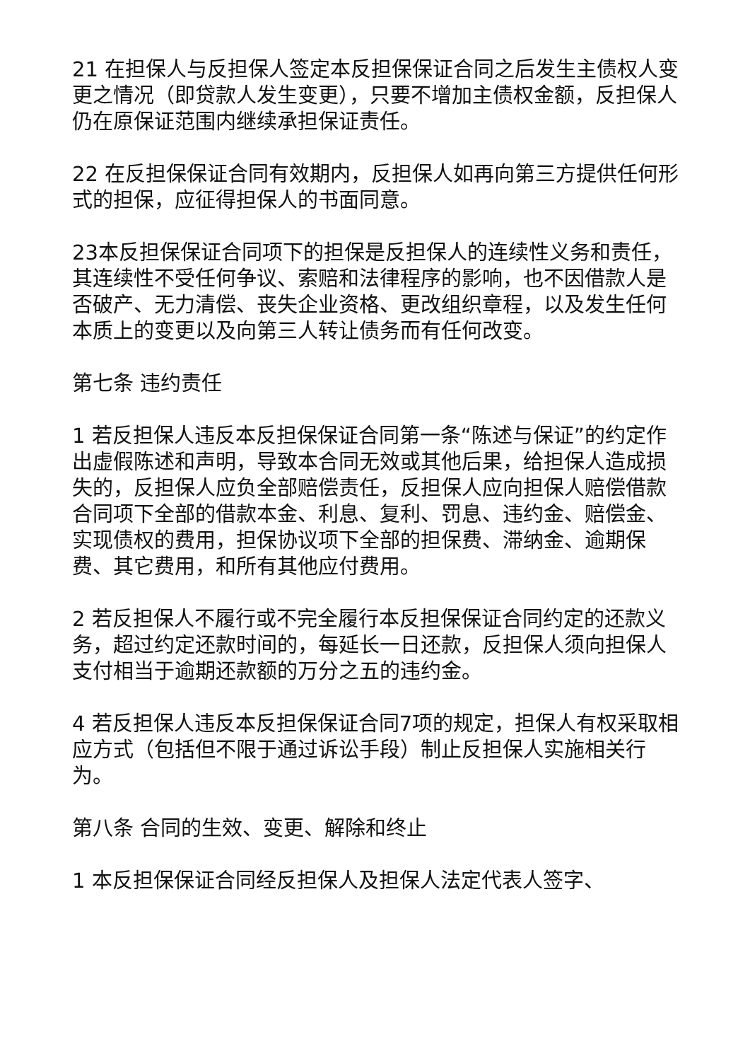21 在担保人与反担保人签定本反担保保证合同之后发生主债权人变更之情况（即贷款人发生变更），只要不增加主债权金额，反担保人仍在原保证范围内继续承担保证责任。
22 在反担保保证合同有效期内，反担保人如再向第三方提供任何形式的担保，应征得担保人的书面同意。
23本反担保保证合同项下的担保是反担保人的连续性义务和责任，其连续性不受任何争议、索赔和法律程序的影响，也不因借款人是否破产、无力清偿、丧失企业资格、更改组织章程，以及发生任何本质上的变更以及向第三人转让债务而有任何改变。
第七条 违约责任
1 若反担保人违反本反担保保证合同第一条“陈述与保证”的约定作出虚假陈述和声明，导致本合同无效或其他后果，给担保人造成损失的，反担保人应负全部赔偿责任，反担保人应向担保人赔偿借款合同项下全部的借款本金、利息、复利、罚息、违约金、赔偿金、实现债权的费用，担保协议项下全部的担保费、滞纳金、逾期保费、其它费用，和所有其他应付费用。
2 若反担保人不履行或不完全履行本反担保保证合同约定的还款义务，超过约定还款时间的，每延长一日还款，反担保人须向担保人支付相当于逾期还款额的万分之五的违约金。
4 若反担保人违反本反担保保证合同7项的规定，担保人有权采取相应方式（包括但不限于通过诉讼手段）制止反担保人实施相关行为。
第八条 合同的生效、变更、解除和终止
1 本反担保保证合同经反担保人及担保人法定代表人签字、